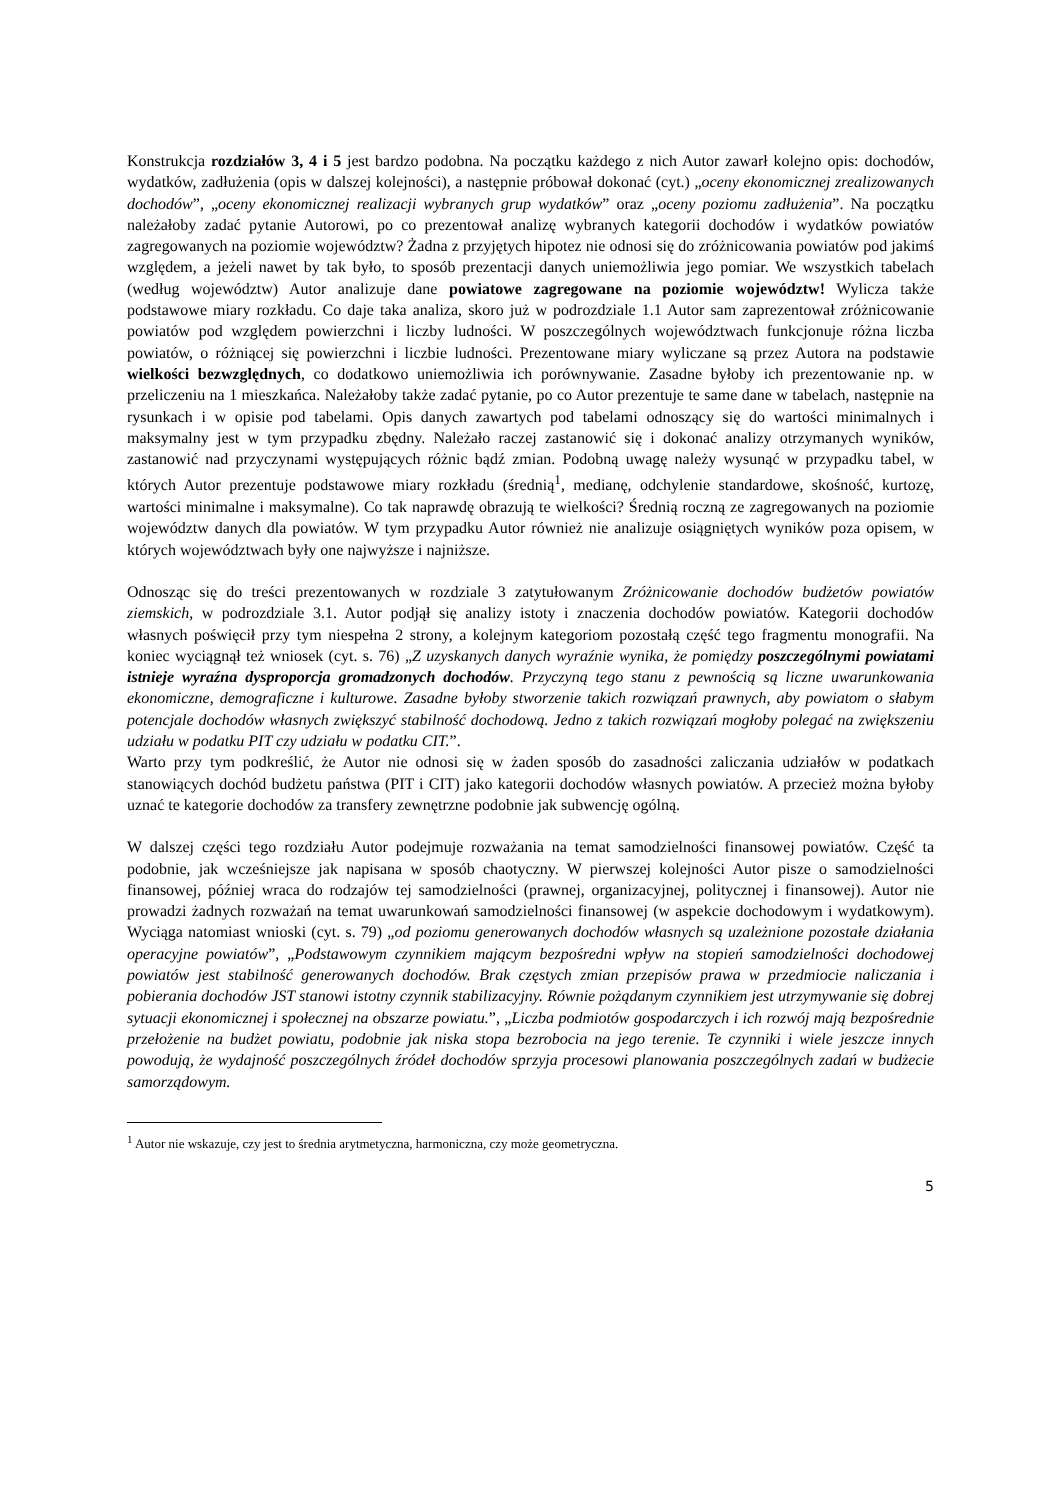Konstrukcja rozdziałów 3, 4 i 5 jest bardzo podobna. Na początku każdego z nich Autor zawarł kolejno opis: dochodów, wydatków, zadłużenia (opis w dalszej kolejności), a następnie próbował dokonać (cyt.) „oceny ekonomicznej zrealizowanych dochodów”, „oceny ekonomicznej realizacji wybranych grup wydatków” oraz „oceny poziomu zadłużenia”. Na początku należałoby zadać pytanie Autorowi, po co prezentował analizę wybranych kategorii dochodów i wydatków powiatów zagregowanych na poziomie województw? Żadna z przyjętych hipotez nie odnosi się do zróżnicowania powiatów pod jakimś względem, a jeżeli nawet by tak było, to sposób prezentacji danych uniemożliwia jego pomiar. We wszystkich tabelach (według województw) Autor analizuje dane powiatowe zagregowane na poziomie województw! Wylicza także podstawowe miary rozkładu. Co daje taka analiza, skoro już w podrozdziale 1.1 Autor sam zaprezentował zróżnicowanie powiatów pod względem powierzchni i liczby ludności. W poszczególnych województwach funkcjonuje różna liczba powiatów, o różniącej się powierzchni i liczbie ludności. Prezentowane miary wyliczane są przez Autora na podstawie wielkości bezwzględnych, co dodatkowo uniemożliwia ich porównywanie. Zasadne byłoby ich prezentowanie np. w przeliczeniu na 1 mieszkańca. Należałoby także zadać pytanie, po co Autor prezentuje te same dane w tabelach, następnie na rysunkach i w opisie pod tabelami. Opis danych zawartych pod tabelami odnoszący się do wartości minimalnych i maksymalny jest w tym przypadku zbędny. Należało raczej zastanowić się i dokonać analizy otrzymanych wyników, zastanowić nad przyczynami występujących różnic bądź zmian. Podobną uwagę należy wysunąć w przypadku tabel, w których Autor prezentuje podstawowe miary rozkładu (średnią<sup>1</sup>, medianę, odchylenie standardowe, skośność, kurtozę, wartości minimalne i maksymalne). Co tak naprawdę obrazują te wielkości? Średnią roczną ze zagregowanych na poziomie województw danych dla powiatów. W tym przypadku Autor również nie analizuje osiągniętych wyników poza opisem, w których województwach były one najwyższe i najniższe.
Odnosząc się do treści prezentowanych w rozdziale 3 zatytułowanym Zróżnicowanie dochodów budżetów powiatów ziemskich, w podrozdziale 3.1. Autor podjął się analizy istoty i znaczenia dochodów powiatów. Kategorii dochodów własnych poświęcił przy tym niespełna 2 strony, a kolejnym kategoriom pozostałą część tego fragmentu monografii. Na koniec wyciągnął też wniosek (cyt. s. 76) „Z uzyskanych danych wyraźnie wynika, że pomiędzy poszczególnymi powiatami istnieje wyraźna dysproporcja gromadzonych dochodów. Przyczyną tego stanu z pewnością są liczne uwarunkowania ekonomiczne, demograficzne i kulturowe. Zasadne byłoby stworzenie takich rozwiązań prawnych, aby powiatom o słabym potencjale dochodów własnych zwiększyć stabilność dochodową. Jedno z takich rozwiązań mogłoby polegać na zwiększeniu udziału w podatku PIT czy udziału w podatku CIT.”.
Warto przy tym podkreślić, że Autor nie odnosi się w żaden sposób do zasadności zaliczania udziałów w podatkach stanowiących dochód budżetu państwa (PIT i CIT) jako kategorii dochodów własnych powiatów. A przecież można byłoby uznać te kategorie dochodów za transfery zewnętrzne podobnie jak subwencję ogólną.
W dalszej części tego rozdziału Autor podejmuje rozważania na temat samodzielności finansowej powiatów. Część ta podobnie, jak wcześniejsze jak napisana w sposób chaotyczny. W pierwszej kolejności Autor pisze o samodzielności finansowej, później wraca do rodzajów tej samodzielności (prawnej, organizacyjnej, politycznej i finansowej). Autor nie prowadzi żadnych rozważań na temat uwarunkowań samodzielności finansowej (w aspekcie dochodowym i wydatkowym). Wyciąga natomiast wnioski (cyt. s. 79) „od poziomu generowanych dochodów własnych są uzależnione pozostałe działania operacyjne powiatów”, „Podstawowym czynnikiem mającym bezpośredni wpływ na stopień samodzielności dochodowej powiatów jest stabilność generowanych dochodów. Brak częstych zmian przepisów prawa w przedmiocie naliczania i pobierania dochodów JST stanowi istotny czynnik stabilizacyjny. Równie pożądanym czynnikiem jest utrzymywanie się dobrej sytuacji ekonomicznej i społecznej na obszarze powiatu.”, „Liczba podmiotów gospodarczych i ich rozwój mają bezpośrednie przełożenie na budżet powiatu, podobnie jak niska stopa bezrobocia na jego terenie. Te czynniki i wiele jeszcze innych powodują, że wydajność poszczególnych źródeł dochodów sprzyja procesowi planowania poszczególnych zadań w budżecie samorządowym.
<sup>1</sup> Autor nie wskazuje, czy jest to średnia arytmetyczna, harmoniczna, czy może geometryczna.
5